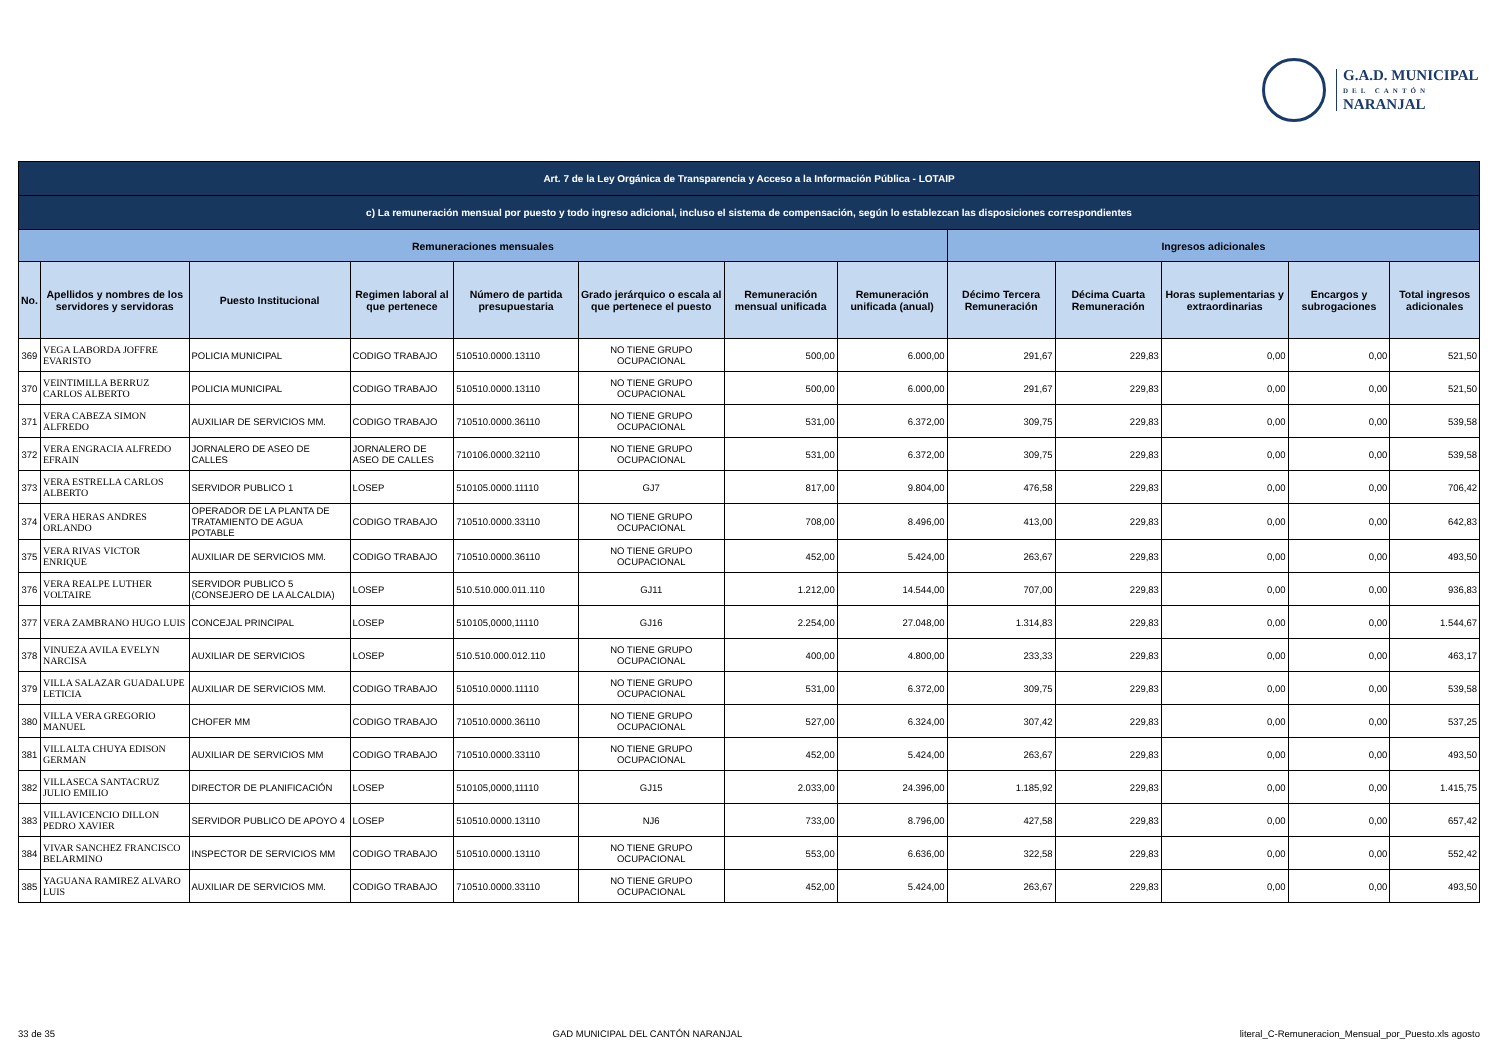G.A.D. MUNICIPAL
DEL CANTÓN
NARANJAL
| Art. 7 de la Ley Orgánica de Transparencia y Acceso a la Información Pública - LOTAIP | | | | | | | | | | | | |
| --- | --- | --- | --- | --- | --- | --- | --- | --- | --- | --- | --- | --- |
| c) La remuneración mensual por puesto y todo ingreso adicional, incluso el sistema de compensación, según lo establezcan las disposiciones correspondientes | | | | | | | | | | | | |
| Remuneraciones mensuales | | | | | | | | Ingresos adicionales | | | | |
| No. | Apellidos y nombres de los servidores y servidoras | Puesto Institucional | Regimen laboral al que pertenece | Número de partida presupuestaria | Grado jerárquico o escala al que pertenece el puesto | Remuneración mensual unificada | Remuneración unificada (anual) | Décimo Tercera Remuneración | Décima Cuarta Remuneración | Horas suplementarias y extraordinarias | Encargos y subrogaciones | Total ingresos adicionales |
| 369 | VEGA LABORDA JOFFRE EVARISTO | POLICIA MUNICIPAL | CODIGO TRABAJO | 510510.0000.13110 | NO TIENE GRUPO OCUPACIONAL | 500,00 | 6.000,00 | 291,67 | 229,83 | 0,00 | 0,00 | 521,50 |
| 370 | VEINTIMILLA BERRUZ CARLOS ALBERTO | POLICIA MUNICIPAL | CODIGO TRABAJO | 510510.0000.13110 | NO TIENE GRUPO OCUPACIONAL | 500,00 | 6.000,00 | 291,67 | 229,83 | 0,00 | 0,00 | 521,50 |
| 371 | VERA CABEZA SIMON ALFREDO | AUXILIAR DE SERVICIOS MM. | CODIGO TRABAJO | 710510.0000.36110 | NO TIENE GRUPO OCUPACIONAL | 531,00 | 6.372,00 | 309,75 | 229,83 | 0,00 | 0,00 | 539,58 |
| 372 | VERA ENGRACIA ALFREDO EFRAIN | JORNALERO DE ASEO DE CALLES | JORNALERO DE ASEO DE CALLES | 710106.0000.32110 | NO TIENE GRUPO OCUPACIONAL | 531,00 | 6.372,00 | 309,75 | 229,83 | 0,00 | 0,00 | 539,58 |
| 373 | VERA ESTRELLA CARLOS ALBERTO | SERVIDOR PUBLICO 1 | LOSEP | 510105.0000.11110 | GJ7 | 817,00 | 9.804,00 | 476,58 | 229,83 | 0,00 | 0,00 | 706,42 |
| 374 | VERA HERAS ANDRES ORLANDO | OPERADOR DE LA PLANTA DE TRATAMIENTO DE AGUA POTABLE | CODIGO TRABAJO | 710510.0000.33110 | NO TIENE GRUPO OCUPACIONAL | 708,00 | 8.496,00 | 413,00 | 229,83 | 0,00 | 0,00 | 642,83 |
| 375 | VERA RIVAS VICTOR ENRIQUE | AUXILIAR DE SERVICIOS MM. | CODIGO TRABAJO | 710510.0000.36110 | NO TIENE GRUPO OCUPACIONAL | 452,00 | 5.424,00 | 263,67 | 229,83 | 0,00 | 0,00 | 493,50 |
| 376 | VERA REALPE LUTHER VOLTAIRE | SERVIDOR PUBLICO 5 (CONSEJERO DE LA ALCALDIA) | LOSEP | 510.510.000.011.110 | GJ11 | 1.212,00 | 14.544,00 | 707,00 | 229,83 | 0,00 | 0,00 | 936,83 |
| 377 | VERA ZAMBRANO HUGO LUIS | CONCEJAL PRINCIPAL | LOSEP | 510105,0000,11110 | GJ16 | 2.254,00 | 27.048,00 | 1.314,83 | 229,83 | 0,00 | 0,00 | 1.544,67 |
| 378 | VINUEZA AVILA EVELYN NARCISA | AUXILIAR DE SERVICIOS | LOSEP | 510.510.000.012.110 | NO TIENE GRUPO OCUPACIONAL | 400,00 | 4.800,00 | 233,33 | 229,83 | 0,00 | 0,00 | 463,17 |
| 379 | VILLA SALAZAR GUADALUPE LETICIA | AUXILIAR DE SERVICIOS MM. | CODIGO TRABAJO | 510510.0000.11110 | NO TIENE GRUPO OCUPACIONAL | 531,00 | 6.372,00 | 309,75 | 229,83 | 0,00 | 0,00 | 539,58 |
| 380 | VILLA VERA GREGORIO MANUEL | CHOFER MM | CODIGO TRABAJO | 710510.0000.36110 | NO TIENE GRUPO OCUPACIONAL | 527,00 | 6.324,00 | 307,42 | 229,83 | 0,00 | 0,00 | 537,25 |
| 381 | VILLALTA CHUYA EDISON GERMAN | AUXILIAR DE SERVICIOS MM | CODIGO TRABAJO | 710510.0000.33110 | NO TIENE GRUPO OCUPACIONAL | 452,00 | 5.424,00 | 263,67 | 229,83 | 0,00 | 0,00 | 493,50 |
| 382 | VILLASECA SANTACRUZ JULIO EMILIO | DIRECTOR DE PLANIFICACIÓN | LOSEP | 510105,0000,11110 | GJ15 | 2.033,00 | 24.396,00 | 1.185,92 | 229,83 | 0,00 | 0,00 | 1.415,75 |
| 383 | VILLAVICENCIO DILLON PEDRO XAVIER | SERVIDOR PUBLICO DE APOYO 4 | LOSEP | 510510.0000.13110 | NJ6 | 733,00 | 8.796,00 | 427,58 | 229,83 | 0,00 | 0,00 | 657,42 |
| 384 | VIVAR SANCHEZ FRANCISCO BELARMINO | INSPECTOR DE SERVICIOS MM | CODIGO TRABAJO | 510510.0000.13110 | NO TIENE GRUPO OCUPACIONAL | 553,00 | 6.636,00 | 322,58 | 229,83 | 0,00 | 0,00 | 552,42 |
| 385 | YAGUANA RAMIREZ ALVARO LUIS | AUXILIAR DE SERVICIOS MM. | CODIGO TRABAJO | 710510.0000.33110 | NO TIENE GRUPO OCUPACIONAL | 452,00 | 5.424,00 | 263,67 | 229,83 | 0,00 | 0,00 | 493,50 |
33 de 35 GAD MUNICIPAL DEL CANTÓN NARANJAL literal_C-Remuneracion_Mensual_por_Puesto.xls agosto